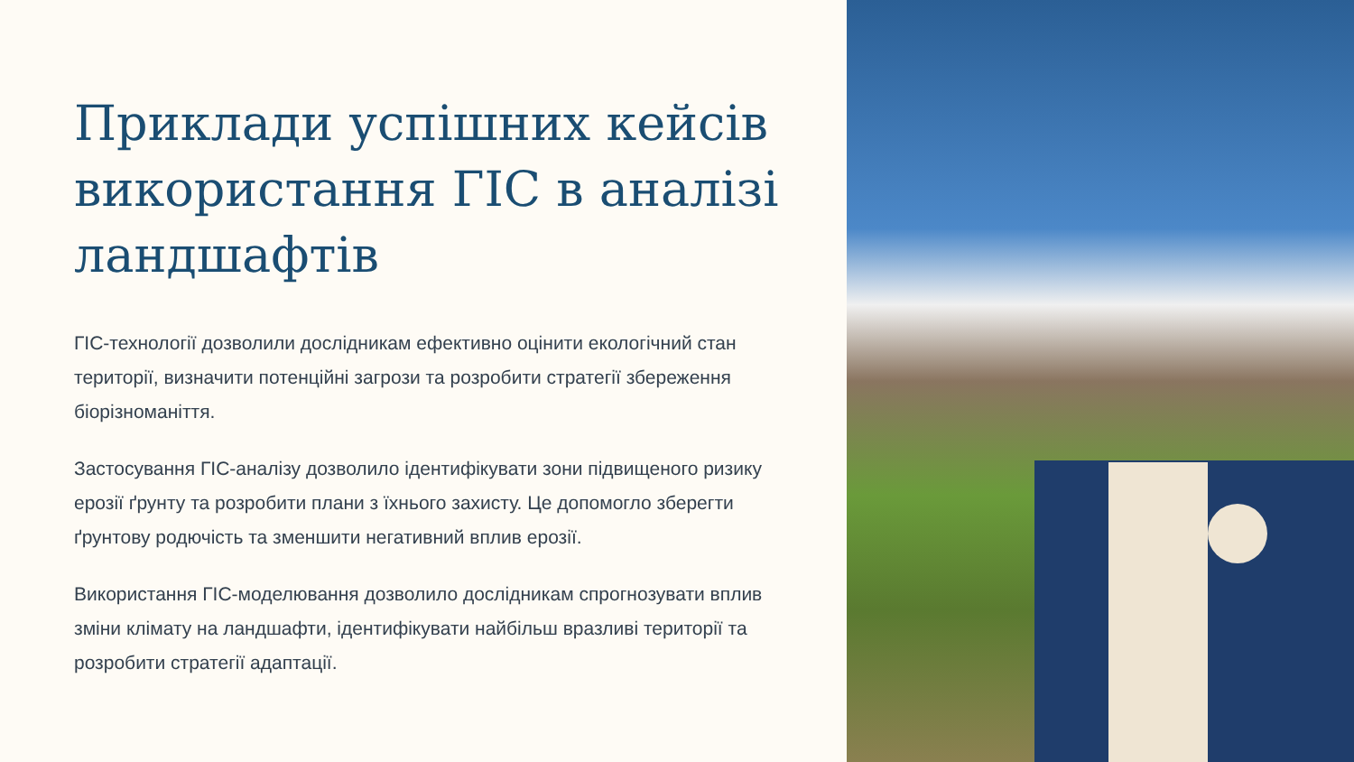Приклади успішних кейсів використання ГІС в аналізі ландшафтів
ГІС-технології дозволили дослідникам ефективно оцінити екологічний стан території, визначити потенційні загрози та розробити стратегії збереження біорізноманіття.
Застосування ГІС-аналізу дозволило ідентифікувати зони підвищеного ризику ерозії ґрунту та розробити плани з їхнього захисту. Це допомогло зберегти ґрунтову родючість та зменшити негативний вплив ерозії.
Використання ГІС-моделювання дозволило дослідникам спрогнозувати вплив зміни клімату на ландшафти, ідентифікувати найбільш вразливі території та розробити стратегії адаптації.